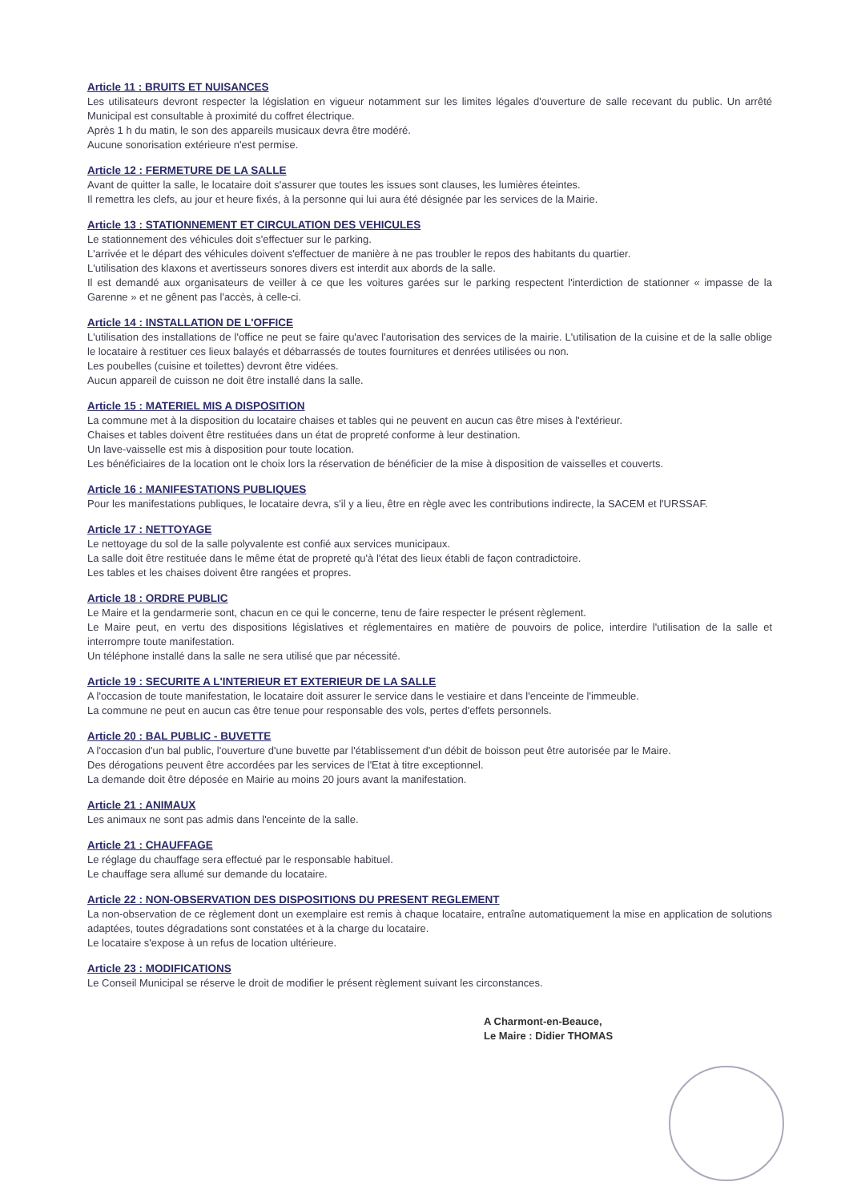Article 11 : BRUITS ET NUISANCES
Les utilisateurs devront respecter la législation en vigueur notamment sur les limites légales d'ouverture de salle recevant du public. Un arrêté Municipal est consultable à proximité du coffret électrique.
Après 1 h du matin, le son des appareils musicaux devra être modéré.
Aucune sonorisation extérieure n'est permise.
Article 12 : FERMETURE DE LA SALLE
Avant de quitter la salle, le locataire doit s'assurer que toutes les issues sont clauses, les lumières éteintes.
Il remettra les clefs, au jour et heure fixés, à la personne qui lui aura été désignée par les services de la Mairie.
Article 13 : STATIONNEMENT ET CIRCULATION DES VEHICULES
Le stationnement des véhicules doit s'effectuer sur le parking.
L'arrivée et le départ des véhicules doivent s'effectuer de manière à ne pas troubler le repos des habitants du quartier.
L'utilisation des klaxons et avertisseurs sonores divers est interdit aux abords de la salle.
Il est demandé aux organisateurs de veiller à ce que les voitures garées sur le parking respectent l'interdiction de stationner « impasse de la Garenne » et ne gênent pas l'accès, à celle-ci.
Article 14 : INSTALLATION DE L'OFFICE
L'utilisation des installations de l'office ne peut se faire qu'avec l'autorisation des services de la mairie. L'utilisation de la cuisine et de la salle oblige le locataire à restituer ces lieux balayés et débarrassés de toutes fournitures et denrées utilisées ou non.
Les poubelles (cuisine et toilettes) devront être vidées.
Aucun appareil de cuisson ne doit être installé dans la salle.
Article 15 : MATERIEL MIS A DISPOSITION
La commune met à la disposition du locataire chaises et tables qui ne peuvent en aucun cas être mises à l'extérieur.
Chaises et tables doivent être restituées dans un état de propreté conforme à leur destination.
Un lave-vaisselle est mis à disposition pour toute location.
Les bénéficiaires de la location ont le choix lors la réservation de bénéficier de la mise à disposition de vaisselles et couverts.
Article 16 : MANIFESTATIONS PUBLIQUES
Pour les manifestations publiques, le locataire devra, s'il y a lieu, être en règle avec les contributions indirecte, la SACEM et l'URSSAF.
Article 17 : NETTOYAGE
Le nettoyage du sol de la salle polyvalente est confié aux services municipaux.
La salle doit être restituée dans le même état de propreté qu'à l'état des lieux établi de façon contradictoire.
Les tables et les chaises doivent être rangées et propres.
Article 18 : ORDRE PUBLIC
Le Maire et la gendarmerie sont, chacun en ce qui le concerne, tenu de faire respecter le présent règlement.
Le Maire peut, en vertu des dispositions législatives et réglementaires en matière de pouvoirs de police, interdire l'utilisation de la salle et interrompre toute manifestation.
Un téléphone installé dans la salle ne sera utilisé que par nécessité.
Article 19 : SECURITE A L'INTERIEUR ET EXTERIEUR DE LA SALLE
A l'occasion de toute manifestation, le locataire doit assurer le service dans le vestiaire et dans l'enceinte de l'immeuble.
La commune ne peut en aucun cas être tenue pour responsable des vols, pertes d'effets personnels.
Article 20 : BAL PUBLIC - BUVETTE
A l'occasion d'un bal public, l'ouverture d'une buvette par l'établissement d'un débit de boisson peut être autorisée par le Maire.
Des dérogations peuvent être accordées par les services de l'Etat à titre exceptionnel.
La demande doit être déposée en Mairie au moins 20 jours avant la manifestation.
Article 21 : ANIMAUX
Les animaux ne sont pas admis dans l'enceinte de la salle.
Article 21 : CHAUFFAGE
Le réglage du chauffage sera effectué par le responsable habituel.
Le chauffage sera allumé sur demande du locataire.
Article 22 : NON-OBSERVATION DES DISPOSITIONS DU PRESENT REGLEMENT
La non-observation de ce règlement dont un exemplaire est remis à chaque locataire, entraîne automatiquement la mise en application de solutions adaptées, toutes dégradations sont constatées et à la charge du locataire.
Le locataire s'expose à un refus de location ultérieure.
Article 23 : MODIFICATIONS
Le Conseil Municipal se réserve le droit de modifier le présent règlement suivant les circonstances.
A Charmont-en-Beauce,
Le Maire : Didier THOMAS